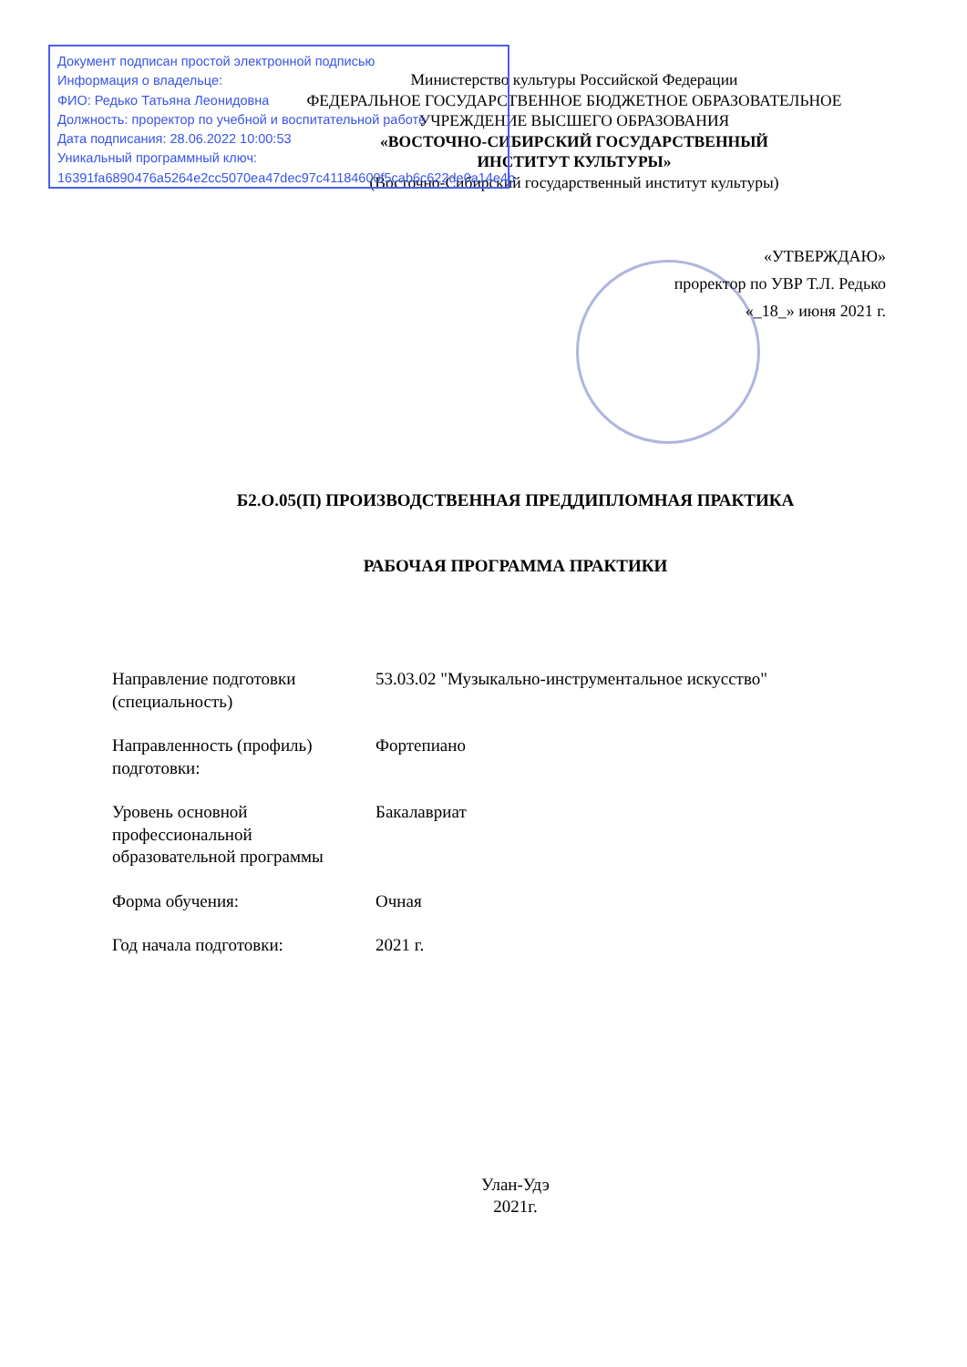Документ подписан простой электронной подписью
Информация о владельце:
ФИО: Редько Татьяна Леонидовна
Должность: проректор по учебной и воспитательной работе
Дата подписания: 28.06.2022 10:00:53
Уникальный программный ключ:
16391fa6890476a5264e2cc5070ea47dec97c41184600f5cab6c622de0a14e4b
Министерство культуры Российской Федерации
ФЕДЕРАЛЬНОЕ ГОСУДАРСТВЕННОЕ БЮДЖЕТНОЕ ОБРАЗОВАТЕЛЬНОЕ
УЧРЕЖДЕНИЕ ВЫСШЕГО ОБРАЗОВАНИЯ
«ВОСТОЧНО-СИБИРСКИЙ ГОСУДАРСТВЕННЫЙ
ИНСТИТУТ КУЛЬТУРЫ»
(Восточно-Сибирский государственный институт культуры)
«УТВЕРЖДАЮ»
проректор по УВР Т.Л. Редько
«_18_» июня 2021 г.
Б2.О.05(П) ПРОИЗВОДСТВЕННАЯ ПРЕДДИПЛОМНАЯ ПРАКТИКА
РАБОЧАЯ ПРОГРАММА ПРАКТИКИ
Направление подготовки
(специальность)
53.03.02 "Музыкально-инструментальное искусство"
Направленность (профиль)
подготовки:
Фортепиано
Уровень основной
профессиональной
образовательной программы
Бакалавриат
Форма обучения: Очная
Год начала подготовки: 2021 г.
Улан-Удэ
2021г.